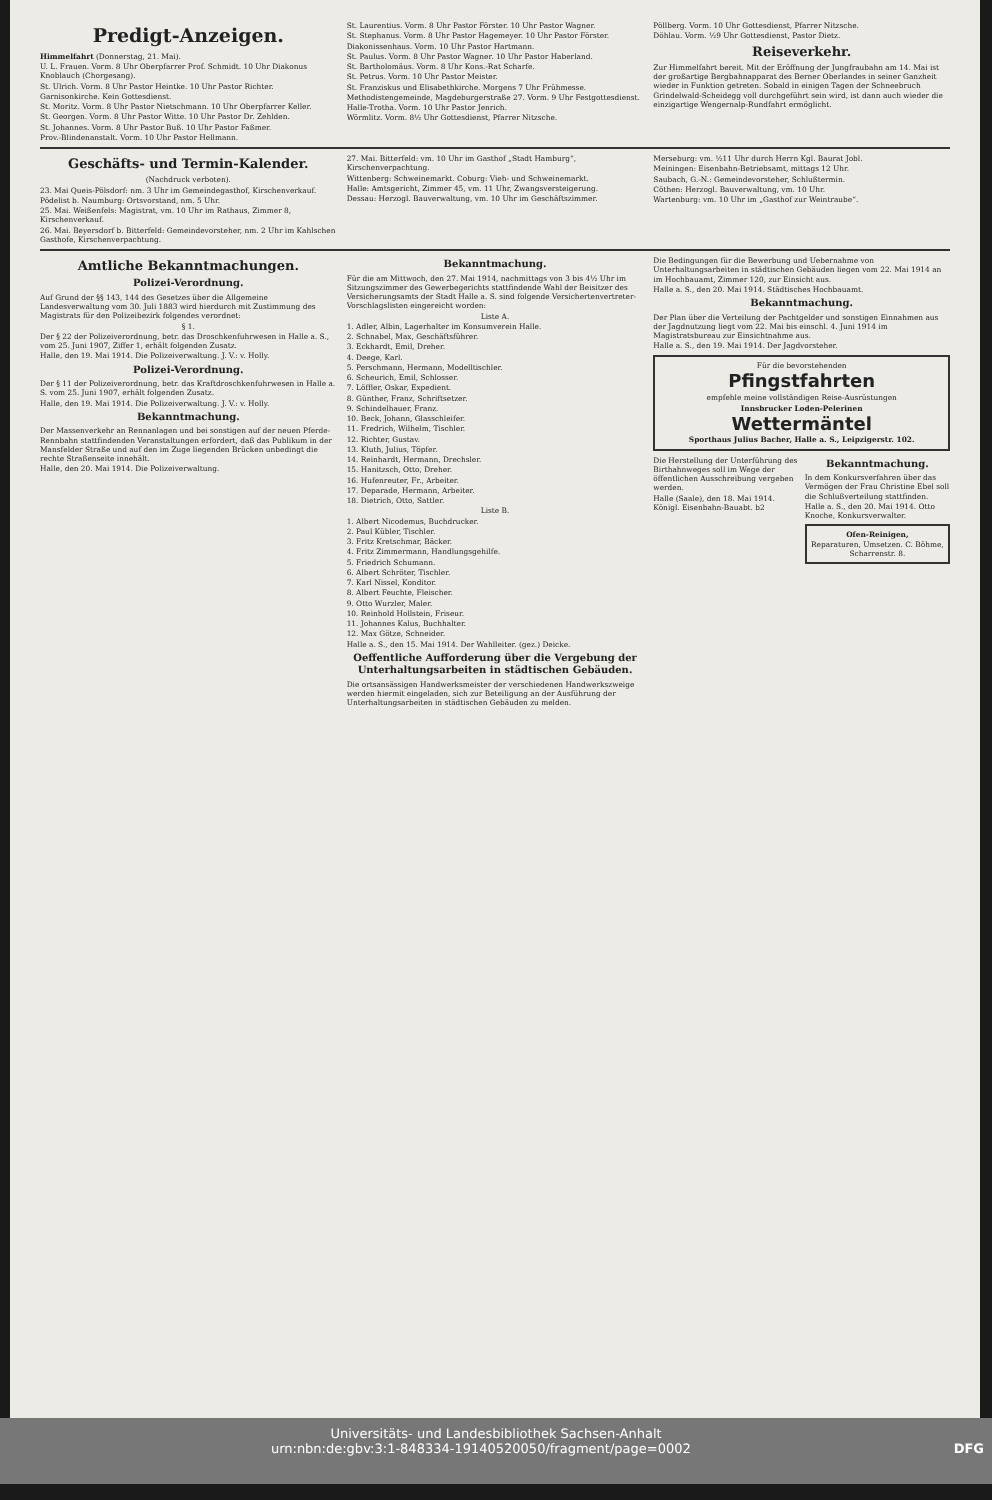Predigt-Anzeigen.
Himmelfahrt (Donnerstag, 21. Mai).
U. L. Frauen. Vorm. 8 Uhr Oberpfarrer Prof. Schmidt. 10 Uhr Diakonus Knoblauch (Chorgesang).
St. Ulrich. Vorm. 8 Uhr Pastor Heintke. 10 Uhr Pastor Richter.
Garnisonkirche. Kein Gottesdienst.
St. Moritz. Vorm. 8 Uhr Pastor Nietschmann. 10 Uhr Oberpfarrer Keller.
St. Georgen. Vorm. 8 Uhr Pastor Witte. 10 Uhr Pastor Dr. Zehlden.
St. Johannes. Vorm. 8 Uhr Pastor Buß. 10 Uhr Pastor Faßmer.
Prov.-Blindenanstalt. Vorm. 10 Uhr Pastor Hellmann.
St. Laurentius. Vorm. 8 Uhr Pastor Förster. 10 Uhr Pastor Wagner.
St. Stephanus. Vorm. 8 Uhr Pastor Hagemeyer. 10 Uhr Pastor Förster.
Diakonissenhaus. Vorm. 10 Uhr Pastor Hartmann.
St. Paulus. Vorm. 8 Uhr Pastor Wagner. 10 Uhr Pastor Haberland.
St. Bartholomäus. Vorm. 8 Uhr Kons.-Rat Scharfe.
St. Petrus. Vorm. 10 Uhr Pastor Meister.
St. Franziskus und Elisabethkirche. Morgens 7 Uhr Frühmesse.
Methodistengemeinde, Magdeburgerstraße 27. Vorm. 9 Uhr Festgottesdienst.
Halle-Trotha. Vorm. 10 Uhr Pastor Jenrich.
Wörmlitz. Vorm. 8½ Uhr Gottesdienst, Pfarrer Nitzsche.
Pöllberg. Vorm. 10 Uhr Gottesdienst, Pfarrer Nitzsche.
Döhlau. Vorm. ½9 Uhr Gottesdienst, Pastor Dietz.
Reiseverkehr.
Zur Himmelfahrt bereit. Mit der Eröffnung der Jungfraubahn am 14. Mai ist der großartige Bergbahnapparat des Berner Oberlandes in seiner Ganzheit wieder in Funktion getreten. Sobald in einigen Tagen der Schneebruch Grindelwald-Scheidegg voll durchgeführt sein wird, ist dann auch wieder die einzigartige Wengernalp-Rundfahrt ermöglicht.
Geschäfts- und Termin-Kalender.
(Nachdruck verboten).
23. Mai Queis-Pölsdorf: nm. 3 Uhr im Gemeindegasthof, Kirschenverkauf.
Pödelist b. Naumburg: Ortsvorstand, nm. 5 Uhr.
25. Mai. Weißenfels: Magistrat, vm. 10 Uhr im Rathaus, Zimmer 8, Kirschenverkauf.
26. Mai. Beyersdorf b. Bitterfeld: Gemeindevorsteher, nm. 2 Uhr im Kahlschen Gasthofe, Kirschenverpachtung.
27. Mai. Bitterfeld: vm. 10 Uhr im Gasthof „Stadt Hamburg“, Kirschenverpachtung.
Wittenberg: Schweinemarkt. Coburg: Vieh- und Schweinemarkt.
Halle: Amtsgericht, Zimmer 45, vm. 11 Uhr, Zwangsversteigerung.
Dessau: Herzogl. Bauverwaltung, vm. 10 Uhr im Geschäftszimmer.
Merseburg: vm. ½11 Uhr durch Herrn Kgl. Baurat Jobl.
Meiningen: Eisenbahn-Betriebsamt, mittags 12 Uhr.
Saubach, G.-N.: Gemeindevorsteher, Schlußtermin.
Cöthen: Herzogl. Bauverwaltung, vm. 10 Uhr.
Wartenburg: vm. 10 Uhr im „Gasthof zur Weintraube“.
Amtliche Bekanntmachungen.
Polizei-Verordnung.
Auf Grund der §§ 143, 144 des Gesetzes über die Allgemeine Landesverwaltung vom 30. Juli 1883 wird hierdurch mit Zustimmung des Magistrats für den Polizeibezirk folgendes verordnet:
§ 1.
Der § 22 der Polizeiverordnung, betr. das Droschkenfuhrwesen in Halle a. S., vom 25. Juni 1907, Ziffer 1, erhält folgenden Zusatz.
Halle, den 19. Mai 1914. Die Polizeiverwaltung. J. V.: v. Holly.
Polizei-Verordnung.
Der § 11 der Polizeiverordnung, betr. das Kraftdroschkenfuhrwesen in Halle a. S. vom 25. Juni 1907, erhält folgenden Zusatz.
Halle, den 19. Mai 1914. Die Polizeiverwaltung. J. V.: v. Holly.
Bekanntmachung.
Der Massenverkehr an Rennanlagen und bei sonstigen auf der neuen Pferde-Rennbahn stattfindenden Veranstaltungen erfordert, daß das Publikum in der Mansfelder Straße und auf den im Zuge liegenden Brücken unbedingt die rechte Straßenseite innehält.
Halle, den 20. Mai 1914. Die Polizeiverwaltung.
Bekanntmachung.
Für die am Mittwoch, den 27. Mai 1914, nachmittags von 3 bis 4½ Uhr im Sitzungszimmer des Gewerbegerichts stattfindende Wahl der Beisitzer des Versicherungsamts der Stadt Halle a. S. sind folgende Versichertenvertreter-Vorschlagslisten eingereicht worden:
Liste A.
1. Adler, Albin, Lagerhalter im Konsumverein Halle.
2. Schnabel, Max, Geschäftsführer.
3. Eckhardt, Emil, Dreher.
4. Deege, Karl.
5. Perschmann, Hermann, Modelltischler.
6. Scheurich, Emil, Schlosser.
7. Löffler, Oskar, Expedient.
8. Günther, Franz, Schriftsetzer.
9. Schindelhauer, Franz.
10. Beck, Johann, Glasschleifer.
11. Fredrich, Wilhelm, Tischler.
12. Richter, Gustav.
13. Kluth, Julius, Töpfer.
14. Reinhardt, Hermann, Drechsler.
15. Hanitzsch, Otto, Dreher.
16. Hufenreuter, Fr., Arbeiter.
17. Deparade, Hermann, Arbeiter.
18. Dietrich, Otto, Sattler.
Liste B.
1. Albert Nicodemus, Buchdrucker.
2. Paul Kübler, Tischler.
3. Fritz Kretschmar, Bäcker.
4. Fritz Zimmermann, Handlungsgehilfe.
5. Friedrich Schumann.
6. Albert Schröter, Tischler.
7. Karl Nissel, Konditor.
8. Albert Feuchte, Fleischer.
9. Otto Wurzler, Maler.
10. Reinhold Hollstein, Friseur.
11. Johannes Kalus, Buchhalter.
12. Max Götze, Schneider.
Halle a. S., den 15. Mai 1914. Der Wahlleiter. (gez.) Deicke.
Oeffentliche Aufforderung über die Vergebung der Unterhaltungsarbeiten in städtischen Gebäuden.
Die ortsansässigen Handwerksmeister der verschiedenen Handwerkszweige werden hiermit eingeladen, sich zur Beteiligung an der Ausführung der Unterhaltungsarbeiten in städtischen Gebäuden zu melden.
Die Bedingungen für die Bewerbung und Uebernahme von Unterhaltungsarbeiten in städtischen Gebäuden liegen vom 22. Mai 1914 an im Hochbauamt, Zimmer 120, zur Einsicht aus.
Halle a. S., den 20. Mai 1914. Städtisches Hochbauamt.
Bekanntmachung.
Der Plan über die Verteilung der Pachtgelder und sonstigen Einnahmen aus der Jagdnutzung liegt vom 22. Mai bis einschl. 4. Juni 1914 im Magistratsbureau zur Einsichtnahme aus.
Halle a. S., den 19. Mai 1914. Der Jagdvorsteher.
Für die bevorstehenden
Pfingstfahrten
empfehle meine vollständigen Reise-Ausrüstungen
Innsbrucker Loden-Pelerinen
Wettermäntel
Sporthaus Julius Bacher, Halle a. S., Leipzigerstr. 102.
Die Herstellung der Unterführung des Birthahnweges soll im Wege der öffentlichen Ausschreibung vergeben werden.
Halle (Saale), den 18. Mai 1914. Königl. Eisenbahn-Bauabt. b2
Bekanntmachung.
In dem Konkursverfahren über das Vermögen der Frau Christine Ebel soll die Schlußverteilung stattfinden.
Halle a. S., den 20. Mai 1914. Otto Knoche, Konkursverwalter.
Ofen-Reinigen,
Reparaturen, Umsetzen. C. Böhme, Scharrenstr. 8.
Universitäts- und Landesbibliothek Sachsen-Anhalt
urn:nbn:de:gbv:3:1-848334-19140520050/fragment/page=0002 DFG